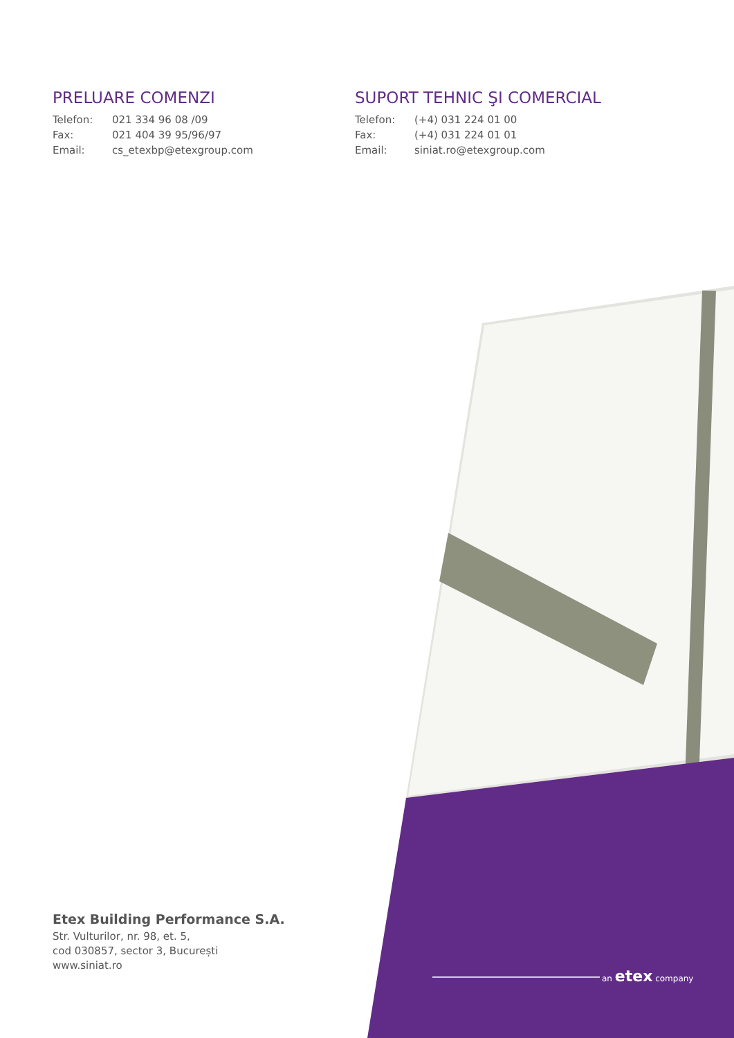PRELUARE COMENZI
| Telefon: | 021 334 96 08 /09 |
| Fax: | 021 404 39 95/96/97 |
| Email: | cs_etexbp@etexgroup.com |
SUPORT TEHNIC ŞI COMERCIAL
| Telefon: | (+4) 031 224 01 00 |
| Fax: | (+4) 031 224 01 01 |
| Email: | siniat.ro@etexgroup.com |
an etex company
Etex Building Performance S.A.
Str. Vulturilor, nr. 98, et. 5,
cod 030857, sector 3, București
www.siniat.ro